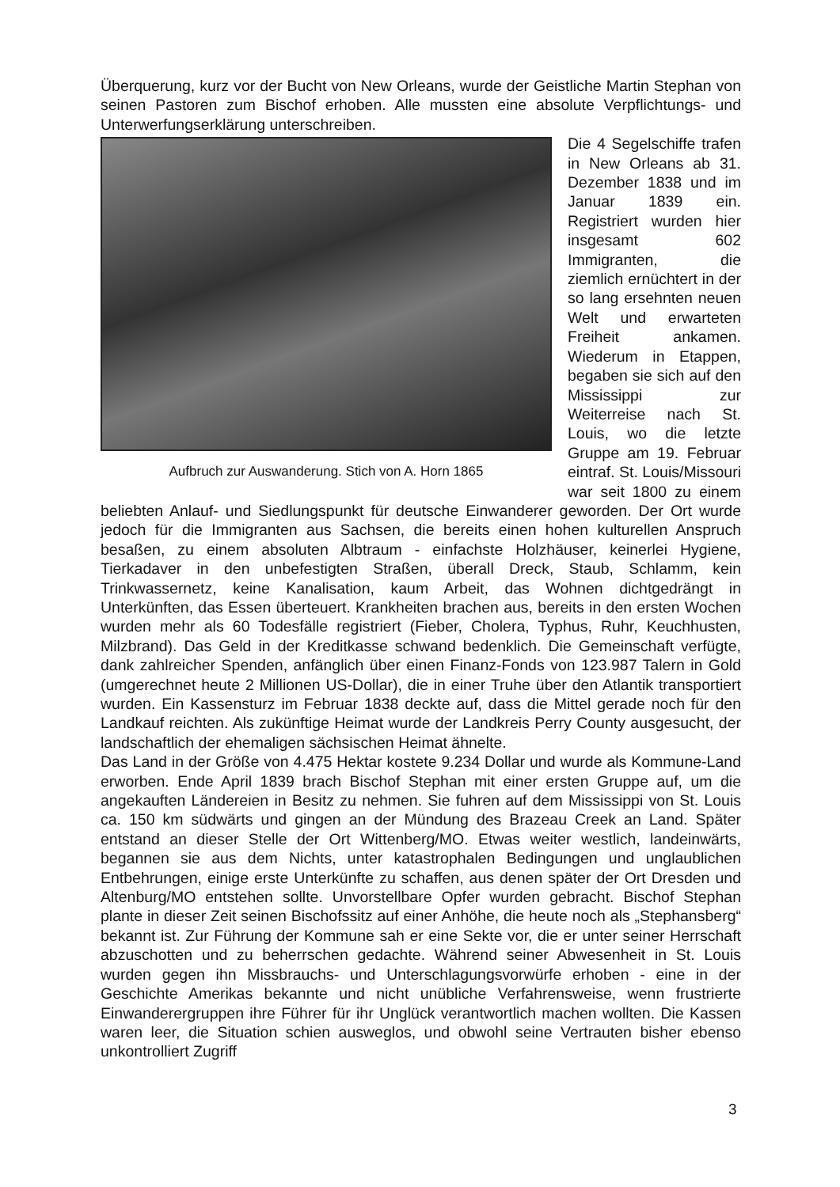Überquerung, kurz vor der Bucht von New Orleans, wurde der Geistliche Martin Stephan von seinen Pastoren zum Bischof erhoben. Alle mussten eine absolute Verpflichtungs- und Unterwerfungserklärung unterschreiben.
Aufbruch zur Auswanderung. Stich von A. Horn 1865
Die 4 Segelschiffe trafen in New Orleans ab 31. Dezember 1838 und im Januar 1839 ein. Registriert wurden hier insgesamt 602 Immigranten, die ziemlich ernüchtert in der so lang ersehnten neuen Welt und erwarteten Freiheit ankamen. Wiederum in Etappen, begaben sie sich auf den Mississippi zur Weiterreise nach St. Louis, wo die letzte Gruppe am 19. Februar eintraf. St. Louis/Missouri war seit 1800 zu einem beliebten Anlauf- und Siedlungspunkt für deutsche Einwanderer geworden. Der Ort wurde jedoch für die Immigranten aus Sachsen, die bereits einen hohen kulturellen Anspruch besaßen, zu einem absoluten Albtraum - einfachste Holzhäuser, keinerlei Hygiene, Tierkadaver in den unbefestigten Straßen, überall Dreck, Staub, Schlamm, kein Trinkwassernetz, keine Kanalisation, kaum Arbeit, das Wohnen dichtgedrängt in Unterkünften, das Essen überteuert. Krankheiten brachen aus, bereits in den ersten Wochen wurden mehr als 60 Todesfälle registriert (Fieber, Cholera, Typhus, Ruhr, Keuchhusten, Milzbrand). Das Geld in der Kreditkasse schwand bedenklich. Die Gemeinschaft verfügte, dank zahlreicher Spenden, anfänglich über einen Finanz-Fonds von 123.987 Talern in Gold (umgerechnet heute 2 Millionen US-Dollar), die in einer Truhe über den Atlantik transportiert wurden. Ein Kassensturz im Februar 1838 deckte auf, dass die Mittel gerade noch für den Landkauf reichten. Als zukünftige Heimat wurde der Landkreis Perry County ausgesucht, der landschaftlich der ehemaligen sächsischen Heimat ähnelte.
Das Land in der Größe von 4.475 Hektar kostete 9.234 Dollar und wurde als Kommune-Land erworben. Ende April 1839 brach Bischof Stephan mit einer ersten Gruppe auf, um die angekauften Ländereien in Besitz zu nehmen. Sie fuhren auf dem Mississippi von St. Louis ca. 150 km südwärts und gingen an der Mündung des Brazeau Creek an Land. Später entstand an dieser Stelle der Ort Wittenberg/MO. Etwas weiter westlich, landeinwärts, begannen sie aus dem Nichts, unter katastrophalen Bedingungen und unglaublichen Entbehrungen, einige erste Unterkünfte zu schaffen, aus denen später der Ort Dresden und Altenburg/MO entstehen sollte. Unvorstellbare Opfer wurden gebracht. Bischof Stephan plante in dieser Zeit seinen Bischofssitz auf einer Anhöhe, die heute noch als „Stephansberg“ bekannt ist. Zur Führung der Kommune sah er eine Sekte vor, die er unter seiner Herrschaft abzuschotten und zu beherrschen gedachte. Während seiner Abwesenheit in St. Louis wurden gegen ihn Missbrauchs- und Unterschlagungsvorwürfe erhoben - eine in der Geschichte Amerikas bekannte und nicht unübliche Verfahrensweise, wenn frustrierte Einwanderergruppen ihre Führer für ihr Unglück verantwortlich machen wollten. Die Kassen waren leer, die Situation schien ausweglos, und obwohl seine Vertrauten bisher ebenso unkontrolliert Zugriff
3